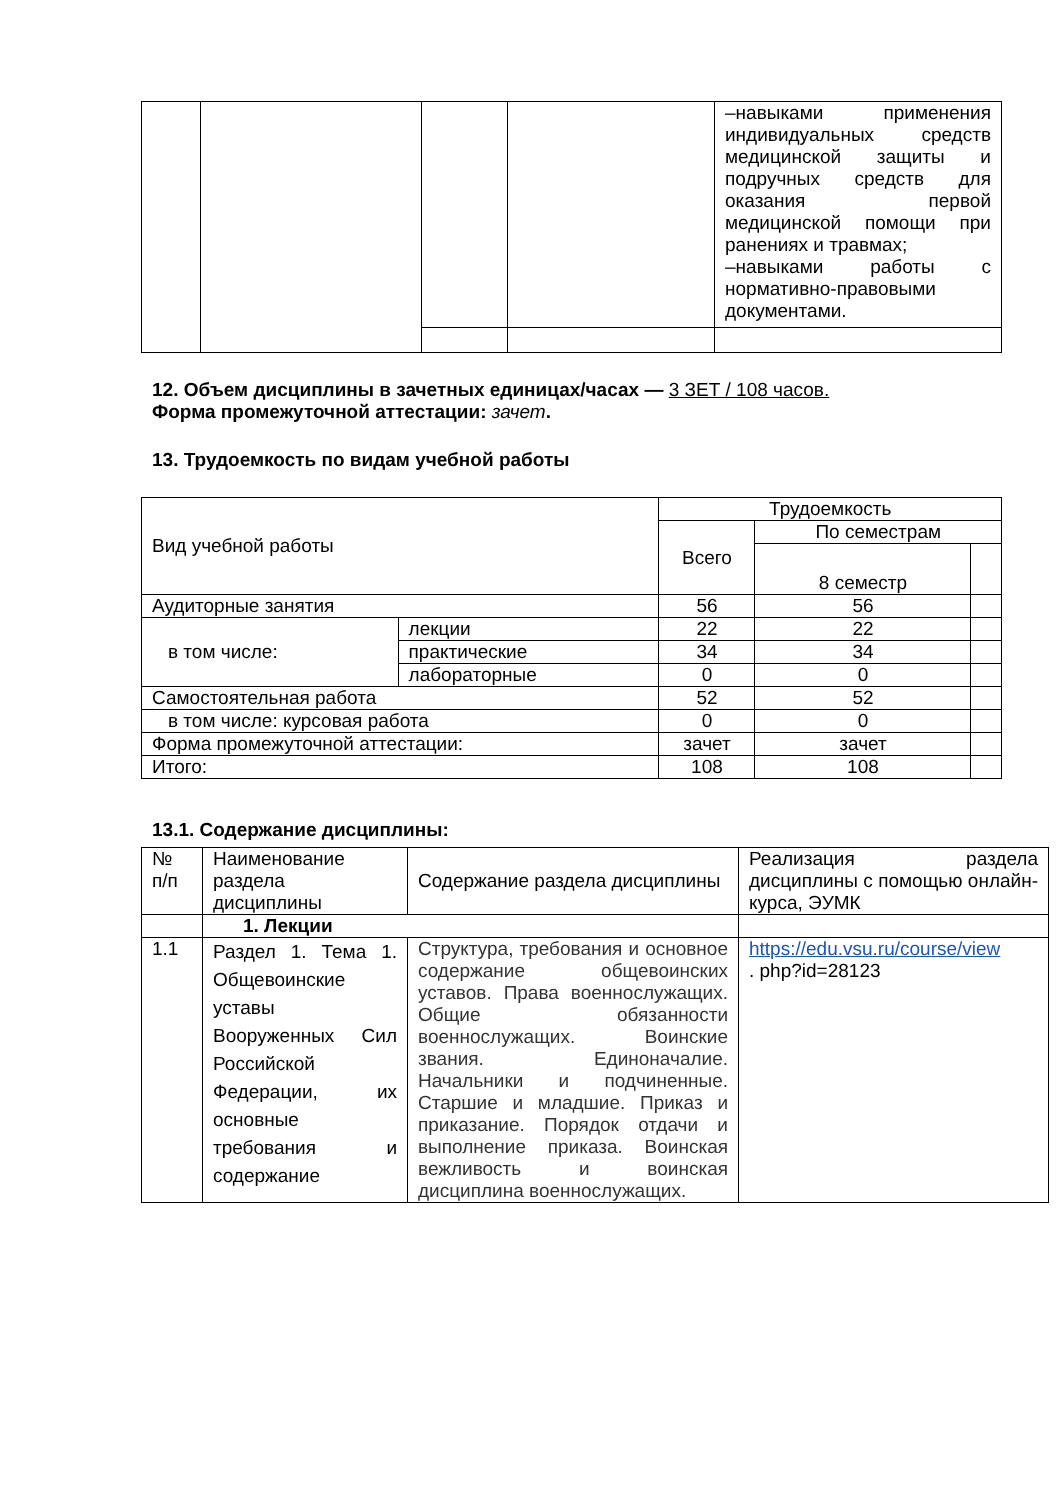| | | | | –навыками применения индивидуальных средств медицинской защиты и подручных средств для оказания первой медицинской помощи при ранениях и травмах; –навыками работы с нормативно-правовыми документами. |
12. Объем дисциплины в зачетных единицах/часах — 3 ЗЕТ / 108 часов.
Форма промежуточной аттестации: зачет.
13. Трудоемкость по видам учебной работы
| Вид учебной работы | | Трудоемкость | | |
| | | Всего | По семестрам | |
| | | | 8 семестр | |
| Аудиторные занятия | | 56 | 56 | |
| в том числе: | лекции | 22 | 22 | |
| | практические | 34 | 34 | |
| | лабораторные | 0 | 0 | |
| Самостоятельная работа | | 52 | 52 | |
| в том числе: курсовая работа | | 0 | 0 | |
| Форма промежуточной аттестации: | | зачет | зачет | |
| Итого: | | 108 | 108 | |
13.1. Содержание дисциплины:
| № п/п | Наименование раздела дисциплины | Содержание раздела дисциплины | Реализация раздела дисциплины с помощью онлайн-курса, ЭУМК |
| | 1. Лекции | | |
| 1.1 | Раздел 1. Тема 1. Общевоинские уставы Вооруженных Сил Российской Федерации, их основные требования и содержание | Структура, требования и основное содержание общевоинских уставов. Права военнослужащих. Общие обязанности военнослужащих. Воинские звания. Единоначалие. Начальники и подчиненные. Старшие и младшие. Приказ и приказание. Порядок отдачи и выполнение приказа. Воинская вежливость и воинская дисциплина военнослужащих. | https://edu.vsu.ru/course/view . php?id=28123 |